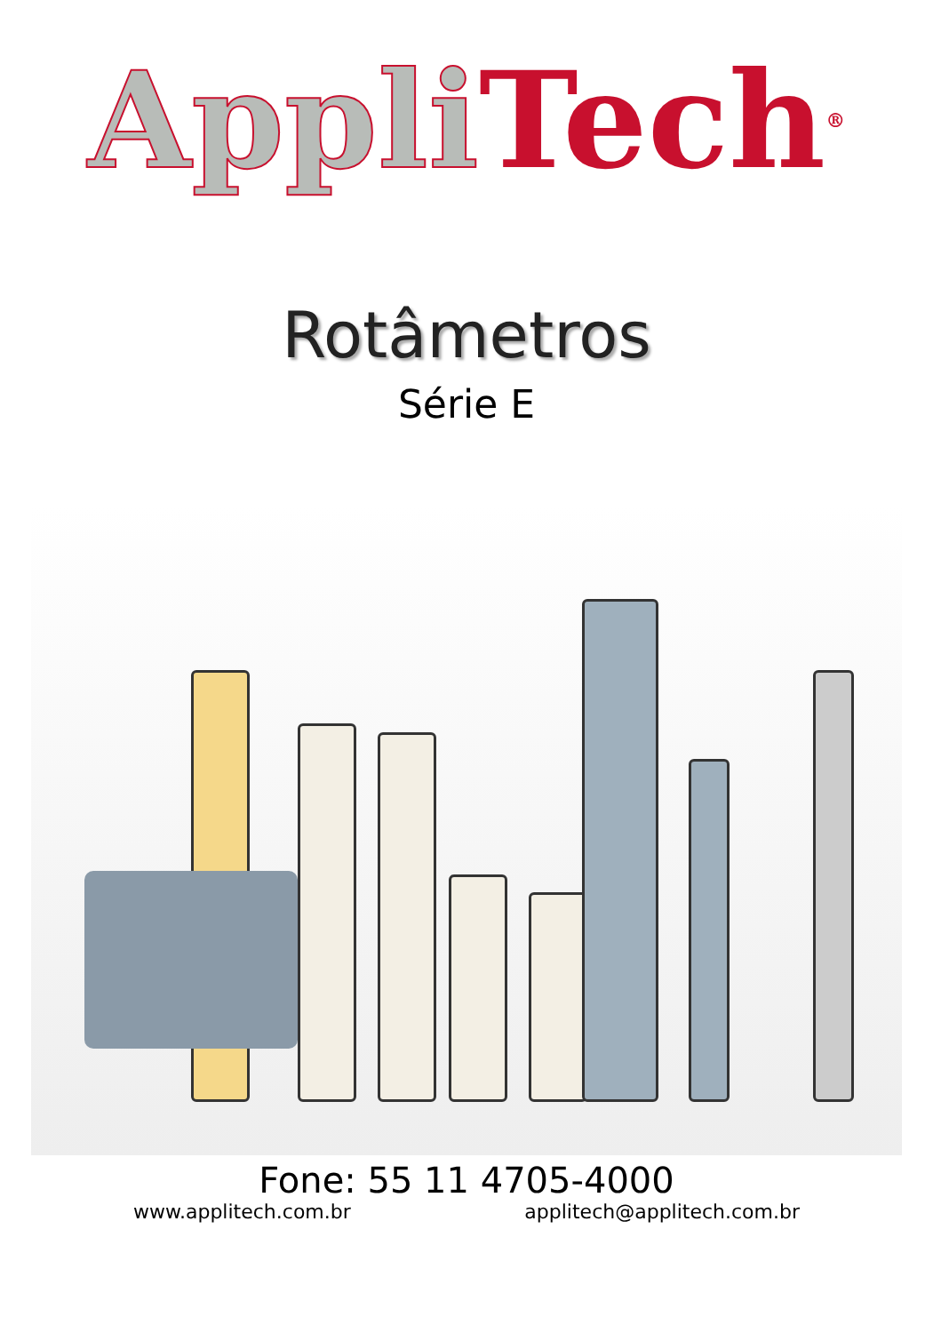Appli Tech<sup>®</sup>
Rotâmetros
Série E
Fone: 55 11 4705-4000
www.applitech.com.br applitech@applitech.com.br